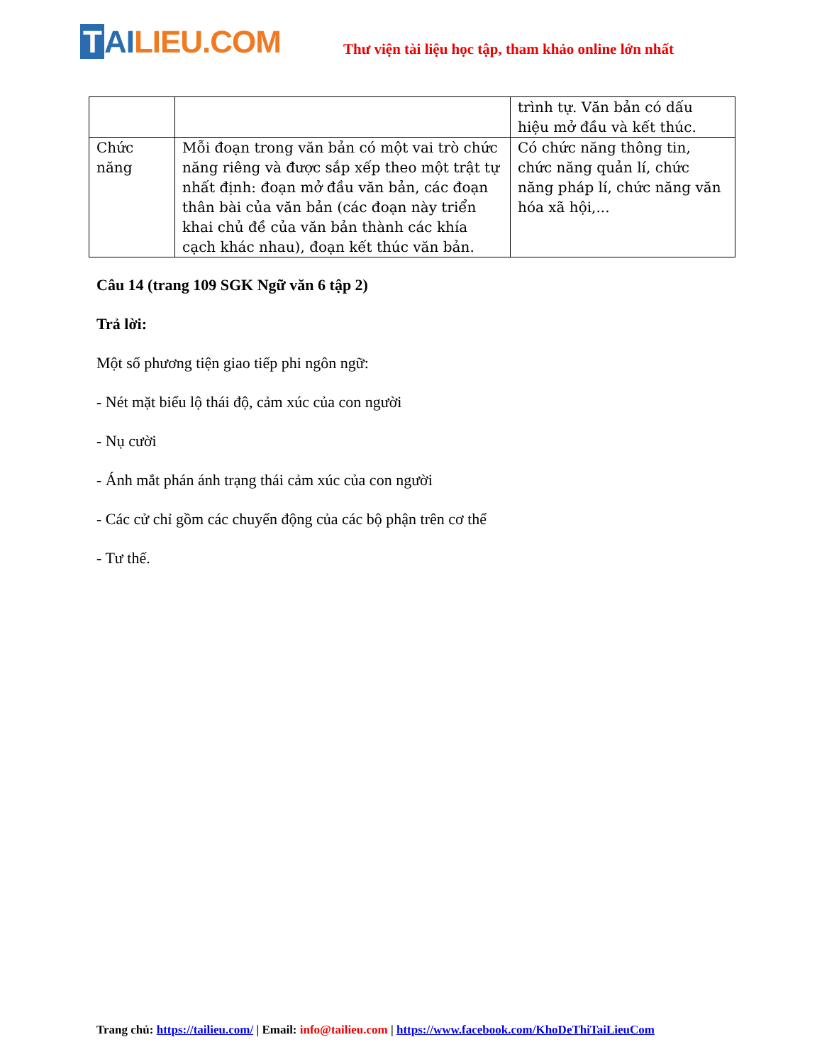T AI LIEU.COM
Thư viện tài liệu học tập, tham khảo online lớn nhất
| | | trình tự. Văn bản có dấu hiệu mở đầu và kết thúc. |
| Chức năng | Mỗi đoạn trong văn bản có một vai trò chức năng riêng và được sắp xếp theo một trật tự nhất định: đoạn mở đầu văn bản, các đoạn thân bài của văn bản (các đoạn này triển khai chủ đề của văn bản thành các khía cạch khác nhau), đoạn kết thúc văn bản. | Có chức năng thông tin, chức năng quản lí, chức năng pháp lí, chức năng văn hóa xã hội,... |
Câu 14 (trang 109 SGK Ngữ văn 6 tập 2)
Trả lời:
Một số phương tiện giao tiếp phi ngôn ngữ:
- Nét mặt biểu lộ thái độ, cảm xúc của con người
- Nụ cười
- Ánh mắt phán ánh trạng thái cảm xúc của con người
- Các cử chỉ gồm các chuyển động của các bộ phận trên cơ thể
- Tư thế.
Trang chủ: https://tailieu.com/ | Email: info@tailieu.com | https://www.facebook.com/KhoDeThiTaiLieuCom